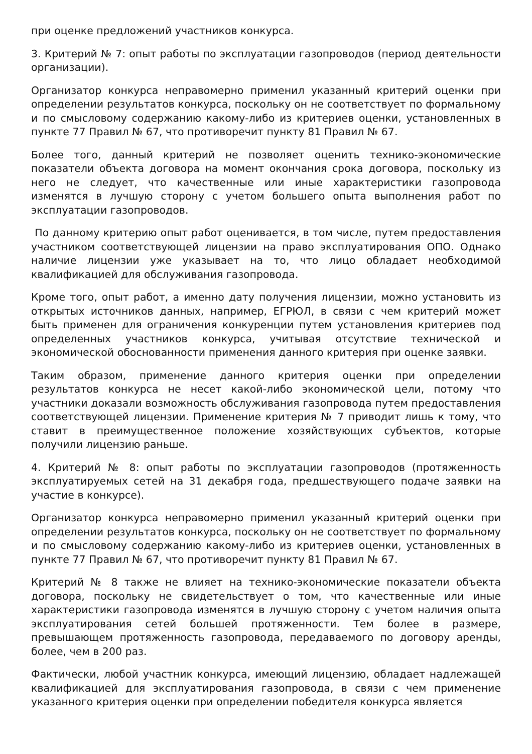при оценке предложений участников конкурса.
3. Критерий № 7: опыт работы по эксплуатации газопроводов (период деятельности организации).
Организатор конкурса неправомерно применил указанный критерий оценки при определении результатов конкурса, поскольку он не соответствует по формальному и по смысловому содержанию какому-либо из критериев оценки, установленных в пункте 77 Правил № 67, что противоречит пункту 81 Правил № 67.
Более того, данный критерий не позволяет оценить технико-экономические показатели объекта договора на момент окончания срока договора, поскольку из него не следует, что качественные или иные характеристики газопровода изменятся в лучшую сторону с учетом большего опыта выполнения работ по эксплуатации газопроводов.
По данному критерию опыт работ оценивается, в том числе, путем предоставления участником соответствующей лицензии на право эксплуатирования ОПО. Однако наличие лицензии уже указывает на то, что лицо обладает необходимой квалификацией для обслуживания газопровода.
Кроме того, опыт работ, а именно дату получения лицензии, можно установить из открытых источников данных, например, ЕГРЮЛ, в связи с чем критерий может быть применен для ограничения конкуренции путем установления критериев под определенных участников конкурса, учитывая отсутствие технической и экономической обоснованности применения данного критерия при оценке заявки.
Таким образом, применение данного критерия оценки при определении результатов конкурса не несет какой-либо экономической цели, потому что участники доказали возможность обслуживания газопровода путем предоставления соответствующей лицензии. Применение критерия № 7 приводит лишь к тому, что ставит в преимущественное положение хозяйствующих субъектов, которые получили лицензию раньше.
4. Критерий № 8: опыт работы по эксплуатации газопроводов (протяженность эксплуатируемых сетей на 31 декабря года, предшествующего подаче заявки на участие в конкурсе).
Организатор конкурса неправомерно применил указанный критерий оценки при определении результатов конкурса, поскольку он не соответствует по формальному и по смысловому содержанию какому-либо из критериев оценки, установленных в пункте 77 Правил № 67, что противоречит пункту 81 Правил № 67.
Критерий № 8 также не влияет на технико-экономические показатели объекта договора, поскольку не свидетельствует о том, что качественные или иные характеристики газопровода изменятся в лучшую сторону с учетом наличия опыта эксплуатирования сетей большей протяженности. Тем более в размере, превышающем протяженность газопровода, передаваемого по договору аренды, более, чем в 200 раз.
Фактически, любой участник конкурса, имеющий лицензию, обладает надлежащей квалификацией для эксплуатирования газопровода, в связи с чем применение указанного критерия оценки при определении победителя конкурса является